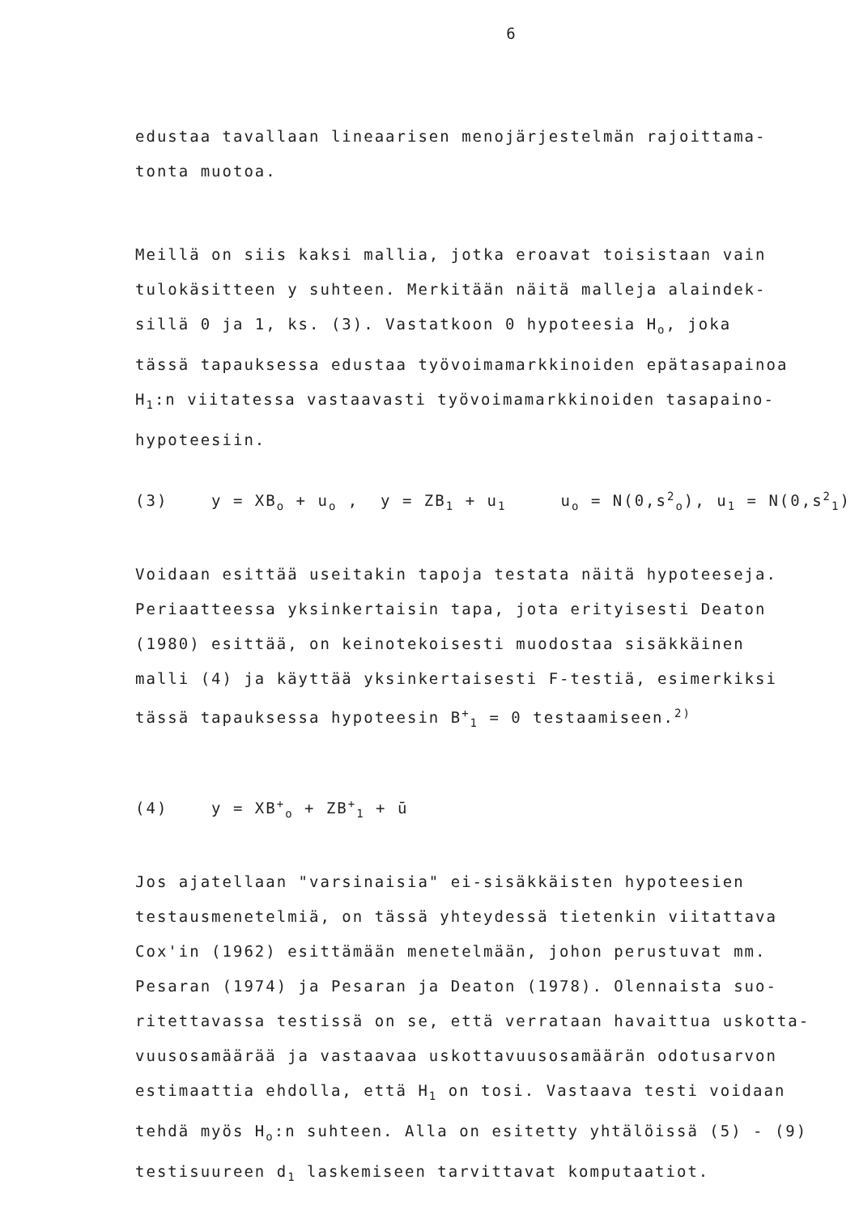6
edustaa tavallaan lineaarisen menojärjestelmän rajoittama-
tonta muotoa.
Meillä on siis kaksi mallia, jotka eroavat toisistaan vain
tulokäsitteen y suhteen. Merkitään näitä malleja alaindek-
sillä 0 ja 1, ks. (3). Vastatkoon 0 hypoteesia H<sub>o</sub>, joka
tässä tapauksessa edustaa työvoimamarkkinoiden epätasapainoa
H<sub>1</sub>:n viitatessa vastaavasti työvoimamarkkinoiden tasapaino-
hypoteesiin.
(3) y = XB<sub>o</sub> + u<sub>o</sub> , y = ZB<sub>1</sub> + u<sub>1</sub> u<sub>o</sub> = N(0,s<sup>2</sup><sub>o</sub>), u<sub>1</sub> = N(0,s<sup>2</sup><sub>1</sub>)
Voidaan esittää useitakin tapoja testata näitä hypoteeseja.
Periaatteessa yksinkertaisin tapa, jota erityisesti Deaton
(1980) esittää, on keinotekoisesti muodostaa sisäkkäinen
malli (4) ja käyttää yksinkertaisesti F-testiä, esimerkiksi
tässä tapauksessa hypoteesin B<sup>+</sup><sub>1</sub> = 0 testaamiseen.<sup>2)</sup>
(4) y = XB<sup>+</sup><sub>o</sub> + ZB<sup>+</sup><sub>1</sub> + ū
Jos ajatellaan "varsinaisia" ei-sisäkkäisten hypoteesien
testausmenetelmiä, on tässä yhteydessä tietenkin viitattava
Cox'in (1962) esittämään menetelmään, johon perustuvat mm.
Pesaran (1974) ja Pesaran ja Deaton (1978). Olennaista suo-
ritettavassa testissä on se, että verrataan havaittua uskotta-
vuusosamäärää ja vastaavaa uskottavuusosamäärän odotusarvon
estimaattia ehdolla, että H<sub>1</sub> on tosi. Vastaava testi voidaan
tehdä myös H<sub>o</sub>:n suhteen. Alla on esitetty yhtälöissä (5) - (9)
testisuureen d<sub>1</sub> laskemiseen tarvittavat komputaatiot.